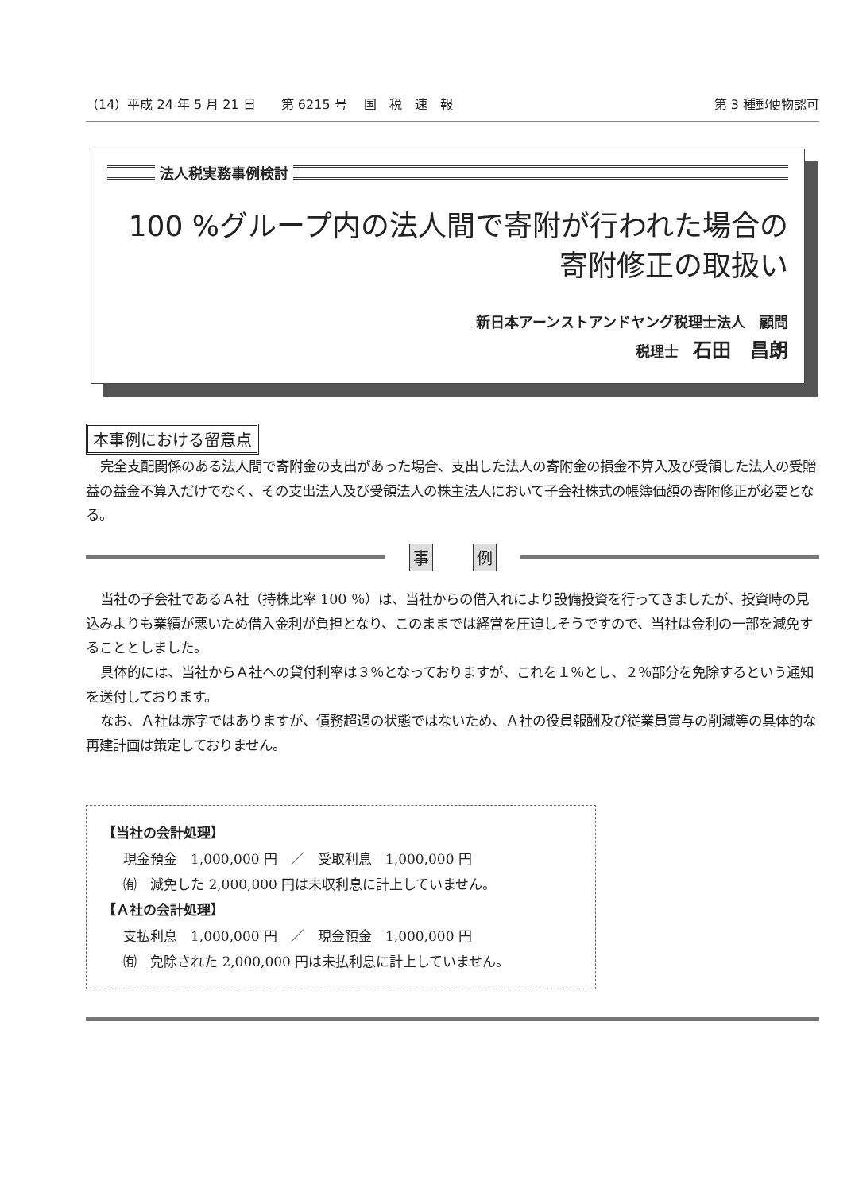（14）平成 24 年 5 月 21 日　　第 6215 号　 国　税　速　報 第 3 種郵便物認可
法人税実務事例検討
100 %グループ内の法人間で寄附が行われた場合の
寄附修正の取扱い
新日本アーンストアンドヤング税理士法人　顧問
税理士　石田　昌朗
本事例における留意点
完全支配関係のある法人間で寄附金の支出があった場合、支出した法人の寄附金の損金不算入及び受領した法人の受贈益の益金不算入だけでなく、その支出法人及び受領法人の株主法人において子会社株式の帳簿価額の寄附修正が必要となる。
事例
当社の子会社であるＡ社（持株比率 100 ％）は、当社からの借入れにより設備投資を行ってきましたが、投資時の見込みよりも業績が悪いため借入金利が負担となり、このままでは経営を圧迫しそうですので、当社は金利の一部を減免することとしました。
具体的には、当社からＡ社への貸付利率は３％となっておりますが、これを１％とし、２％部分を免除するという通知を送付しております。
なお、Ａ社は赤字ではありますが、債務超過の状態ではないため、Ａ社の役員報酬及び従業員賞与の削減等の具体的な再建計画は策定しておりません。
【当社の会計処理】
現金預金　1,000,000 円　／　受取利息　1,000,000 円
㈲　減免した 2,000,000 円は未収利息に計上していません。
【Ａ社の会計処理】
支払利息　1,000,000 円　／　現金預金　1,000,000 円
㈲　免除された 2,000,000 円は未払利息に計上していません。